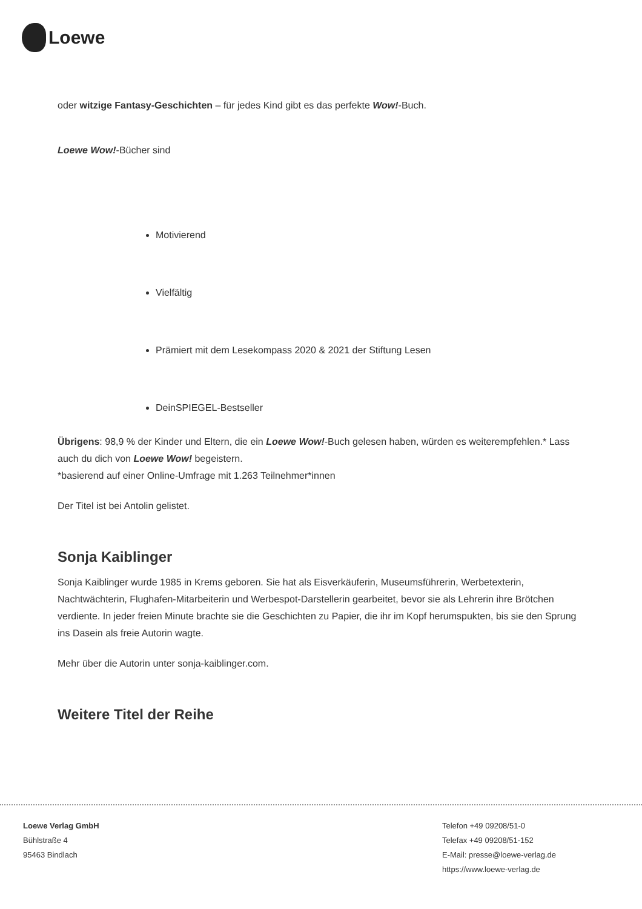Loewe
oder witzige Fantasy-Geschichten – für jedes Kind gibt es das perfekte Wow!-Buch.
Loewe Wow!-Bücher sind
Motivierend
Vielfältig
Prämiert mit dem Lesekompass 2020 & 2021 der Stiftung Lesen
DeinSPIEGEL-Bestseller
Übrigens: 98,9 % der Kinder und Eltern, die ein Loewe Wow!-Buch gelesen haben, würden es weiterempfehlen.* Lass auch du dich von Loewe Wow! begeistern.
*basierend auf einer Online-Umfrage mit 1.263 Teilnehmer*innen
Der Titel ist bei Antolin gelistet.
Sonja Kaiblinger
Sonja Kaiblinger wurde 1985 in Krems geboren. Sie hat als Eisverkäuferin, Museumsführerin, Werbetexterin, Nachtwächterin, Flughafen-Mitarbeiterin und Werbespot-Darstellerin gearbeitet, bevor sie als Lehrerin ihre Brötchen verdiente. In jeder freien Minute brachte sie die Geschichten zu Papier, die ihr im Kopf herumspukten, bis sie den Sprung ins Dasein als freie Autorin wagte.
Mehr über die Autorin unter sonja-kaiblinger.com.
Weitere Titel der Reihe
Loewe Verlag GmbH
Bühlstraße 4
95463 Bindlach
Telefon +49 09208/51-0
Telefax +49 09208/51-152
E-Mail: presse@loewe-verlag.de
https://www.loewe-verlag.de